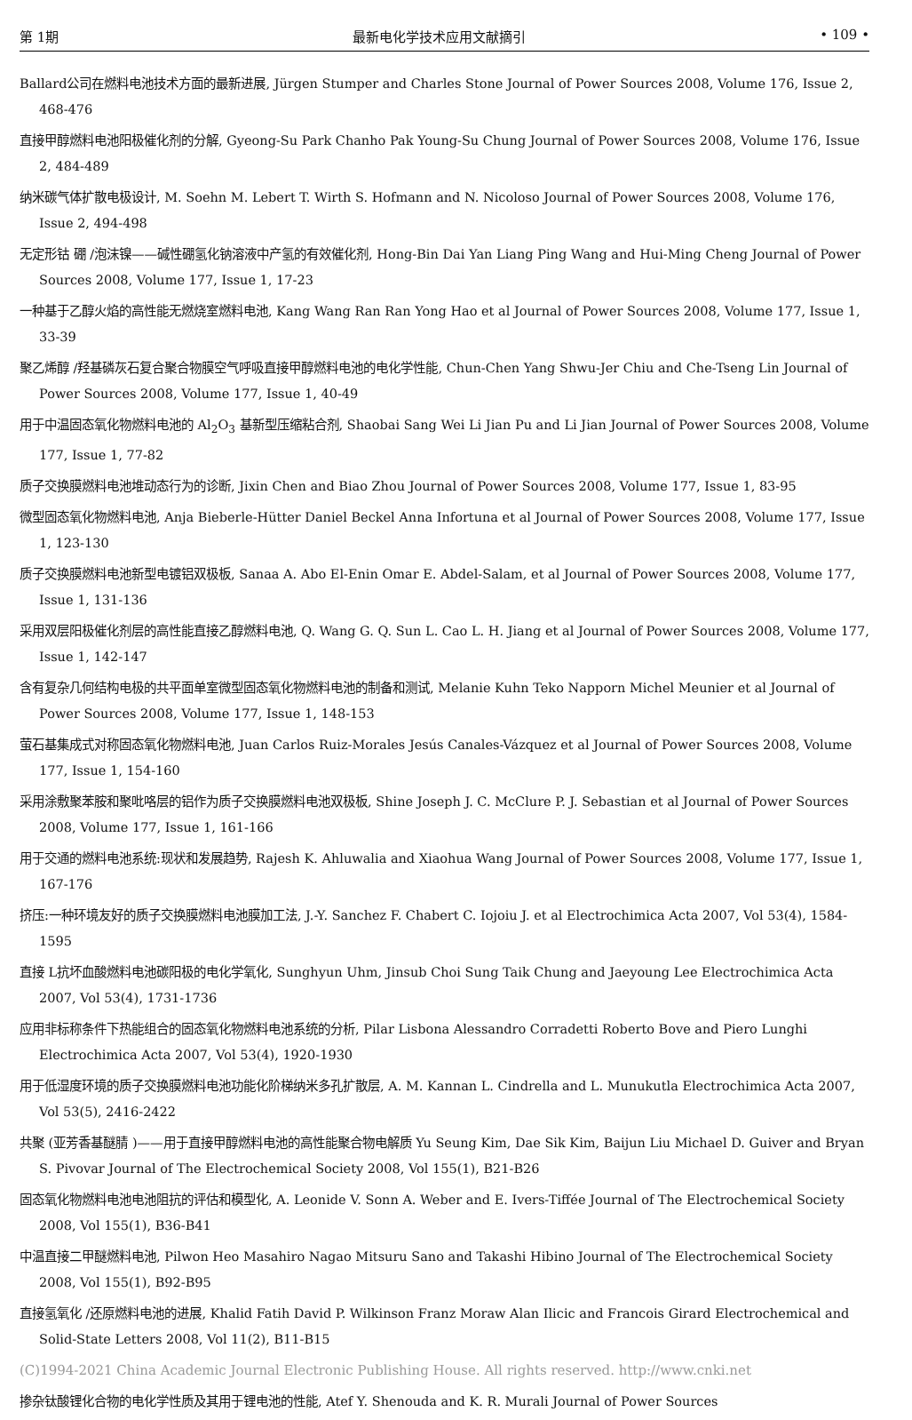第 1期 最新电化学技术应用文献摘引 • 109 •
Ballard公司在燃料电池技术方面的最新进展, Jürgen Stumper and Charles Stone Journal of Power Sources 2008, Volume 176, Issue 2, 468-476
直接甲醇燃料电池阳极催化剂的分解, Gyeong-Su Park Chanho Pak Young-Su Chung Journal of Power Sources 2008, Volume 176, Issue 2, 484-489
纳米碳气体扩散电极设计, M. Soehn M. Lebert T. Wirth S. Hofmann and N. Nicoloso Journal of Power Sources 2008, Volume 176, Issue 2, 494-498
无定形钴 硼 /泡沫镍——碱性硼氢化钠溶液中产氢的有效催化剂, Hong-Bin Dai Yan Liang Ping Wang and Hui-Ming Cheng Journal of Power Sources 2008, Volume 177, Issue 1, 17-23
一种基于乙醇火焰的高性能无燃烧室燃料电池, Kang Wang Ran Ran Yong Hao et al Journal of Power Sources 2008, Volume 177, Issue 1, 33-39
聚乙烯醇 /羟基磷灰石复合聚合物膜空气呼吸直接甲醇燃料电池的电化学性能, Chun-Chen Yang Shwu-Jer Chiu and Che-Tseng Lin Journal of Power Sources 2008, Volume 177, Issue 1, 40-49
用于中温固态氧化物燃料电池的 Al<sub>2</sub>O<sub>3</sub> 基新型压缩粘合剂, Shaobai Sang Wei Li Jian Pu and Li Jian Journal of Power Sources 2008, Volume 177, Issue 1, 77-82
质子交换膜燃料电池堆动态行为的诊断, Jixin Chen and Biao Zhou Journal of Power Sources 2008, Volume 177, Issue 1, 83-95
微型固态氧化物燃料电池, Anja Bieberle-Hütter Daniel Beckel Anna Infortuna et al Journal of Power Sources 2008, Volume 177, Issue 1, 123-130
质子交换膜燃料电池新型电镀铝双极板, Sanaa A. Abo El-Enin Omar E. Abdel-Salam, et al Journal of Power Sources 2008, Volume 177, Issue 1, 131-136
采用双层阳极催化剂层的高性能直接乙醇燃料电池, Q. Wang G. Q. Sun L. Cao L. H. Jiang et al Journal of Power Sources 2008, Volume 177, Issue 1, 142-147
含有复杂几何结构电极的共平面单室微型固态氧化物燃料电池的制备和测试, Melanie Kuhn Teko Napporn Michel Meunier et al Journal of Power Sources 2008, Volume 177, Issue 1, 148-153
萤石基集成式对称固态氧化物燃料电池, Juan Carlos Ruiz-Morales Jesús Canales-Vázquez et al Journal of Power Sources 2008, Volume 177, Issue 1, 154-160
采用涂敷聚苯胺和聚吡咯层的铝作为质子交换膜燃料电池双极板, Shine Joseph J. C. McClure P. J. Sebastian et al Journal of Power Sources 2008, Volume 177, Issue 1, 161-166
用于交通的燃料电池系统:现状和发展趋势, Rajesh K. Ahluwalia and Xiaohua Wang Journal of Power Sources 2008, Volume 177, Issue 1, 167-176
挤压:一种环境友好的质子交换膜燃料电池膜加工法, J.-Y. Sanchez F. Chabert C. Iojoiu J. et al Electrochimica Acta 2007, Vol 53(4), 1584-1595
直接 L抗坏血酸燃料电池碳阳极的电化学氧化, Sunghyun Uhm, Jinsub Choi Sung Taik Chung and Jaeyoung Lee Electrochimica Acta 2007, Vol 53(4), 1731-1736
应用非标称条件下热能组合的固态氧化物燃料电池系统的分析, Pilar Lisbona Alessandro Corradetti Roberto Bove and Piero Lunghi Electrochimica Acta 2007, Vol 53(4), 1920-1930
用于低湿度环境的质子交换膜燃料电池功能化阶梯纳米多孔扩散层, A. M. Kannan L. Cindrella and L. Munukutla Electrochimica Acta 2007, Vol 53(5), 2416-2422
共聚 (亚芳香基醚腈 )——用于直接甲醇燃料电池的高性能聚合物电解质 Yu Seung Kim, Dae Sik Kim, Baijun Liu Michael D. Guiver and Bryan S. Pivovar Journal of The Electrochemical Society 2008, Vol 155(1), B21-B26
固态氧化物燃料电池电池阻抗的评估和模型化, A. Leonide V. Sonn A. Weber and E. Ivers-Tiffée Journal of The Electrochemical Society 2008, Vol 155(1), B36-B41
中温直接二甲醚燃料电池, Pilwon Heo Masahiro Nagao Mitsuru Sano and Takashi Hibino Journal of The Electrochemical Society 2008, Vol 155(1), B92-B95
直接氢氧化 /还原燃料电池的进展, Khalid Fatih David P. Wilkinson Franz Moraw Alan Ilicic and Francois Girard Electrochemical and Solid-State Letters 2008, Vol 11(2), B11-B15
(C)1994-2021 China Academic Journal Electronic Publishing House. All rights reserved. http://www.cnki.net
掺杂钛酸锂化合物的电化学性质及其用于锂电池的性能, Atef Y. Shenouda and K. R. Murali Journal of Power Sources